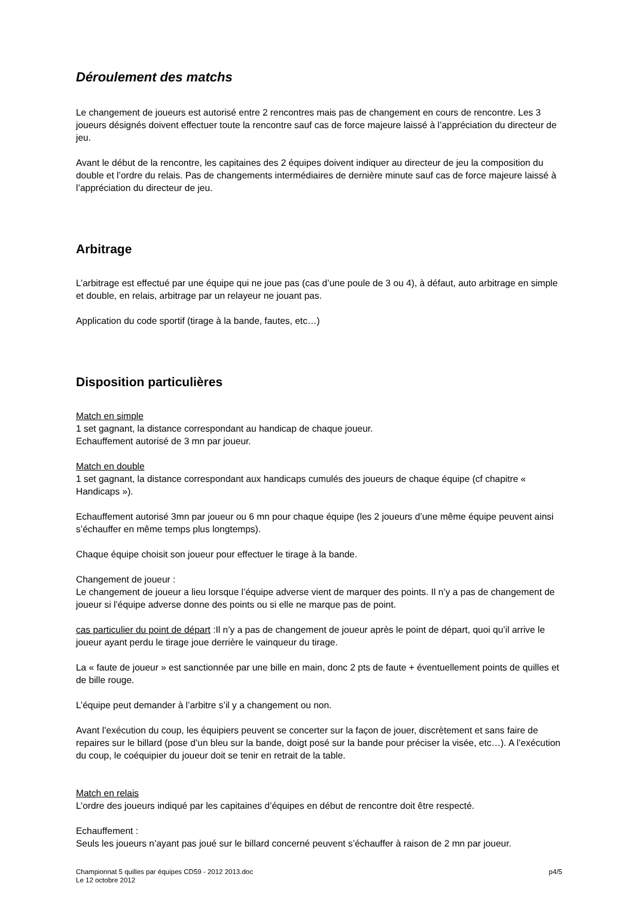Déroulement des matchs
Le changement de joueurs est autorisé entre 2 rencontres mais pas de changement en cours de rencontre. Les 3 joueurs désignés doivent effectuer toute la rencontre sauf cas de force majeure laissé à l’appréciation du directeur de jeu.
Avant le début de la rencontre, les capitaines des 2 équipes doivent indiquer au directeur de jeu la composition du double et l’ordre du relais. Pas de changements intermédiaires de dernière minute sauf cas de force majeure laissé à l’appréciation du directeur de jeu.
Arbitrage
L’arbitrage est effectué par une équipe qui ne joue pas (cas d’une poule de 3 ou 4), à défaut, auto arbitrage en simple et double, en relais, arbitrage par un relayeur ne jouant pas.
Application du code sportif (tirage à la bande, fautes, etc…)
Disposition particulières
Match en simple
1 set gagnant, la distance correspondant au handicap de chaque joueur.
Echauffement autorisé de 3 mn par joueur.
Match en double
1 set gagnant, la distance correspondant aux handicaps cumulés des joueurs de chaque équipe (cf chapitre « Handicaps »).
Echauffement autorisé 3mn par joueur ou 6 mn pour chaque équipe (les 2 joueurs d’une même équipe peuvent ainsi s’échauffer en même temps plus longtemps).
Chaque équipe choisit son joueur pour effectuer le tirage à la bande.
Changement de joueur :
Le changement de joueur a lieu lorsque l’équipe adverse vient de marquer des points. Il n’y a pas de changement de joueur si l’équipe adverse donne des points ou si elle ne marque pas de point.
cas particulier du point de départ :Il n’y a pas de changement de joueur après le point de départ, quoi qu’il arrive le joueur ayant perdu le tirage joue derrière le vainqueur du tirage.
La « faute de joueur » est sanctionnée par une bille en main, donc 2 pts de faute + éventuellement points de quilles et de bille rouge.
L’équipe peut demander à l’arbitre s’il y a changement ou non.
Avant l’exécution du coup, les équipiers peuvent se concerter sur la façon de jouer, discrètement et sans faire de repaires sur le billard (pose d’un bleu sur la bande, doigt posé sur la bande pour préciser la visée, etc…). A l’exécution du coup, le coéquipier du joueur doit se tenir en retrait de la table.
Match en relais
L’ordre des joueurs indiqué par les capitaines d’équipes en début de rencontre doit être respecté.
Echauffement :
Seuls les joueurs n’ayant pas joué sur le billard concerné peuvent s’échauffer à raison de 2 mn par joueur.
Championnat 5 quilles par équipes CD59 - 2012 2013.doc
Le 12 octobre 2012
p4/5